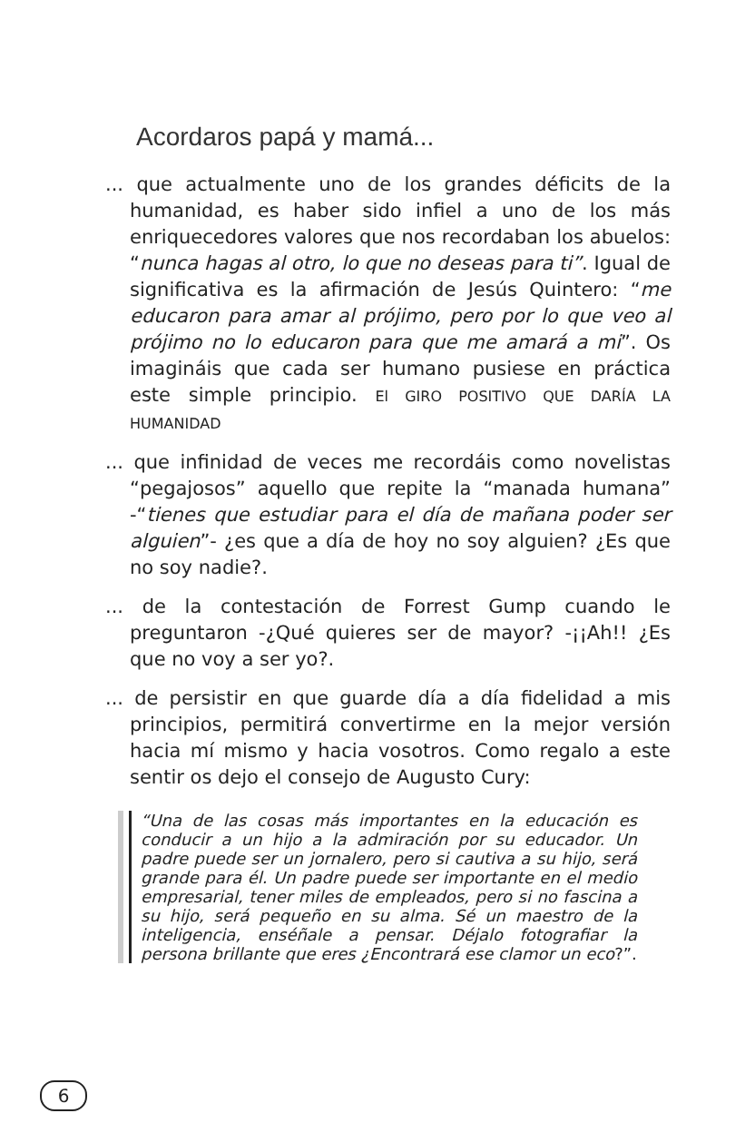Acordaros papá y mamá...
... que actualmente uno de los grandes déficits de la humanidad, es haber sido infiel a uno de los más enriquecedores valores que nos recordaban los abuelos: “nunca hagas al otro, lo que no deseas para ti”. Igual de significativa es la afirmación de Jesús Quintero: “me educaron para amar al prójimo, pero por lo que veo al prójimo no lo educaron para que me amará a mi”. Os imagináis que cada ser humano pusiese en práctica este simple principio. El GIRO POSITIVO QUE DARÍA LA HUMANIDAD
... que infinidad de veces me recordáis como novelistas “pegajosos” aquello que repite la “manada humana” -“tienes que estudiar para el día de mañana poder ser alguien”- ¿es que a día de hoy no soy alguien? ¿Es que no soy nadie?.
... de la contestación de Forrest Gump cuando le preguntaron -¿Qué quieres ser de mayor? -¡¡Ah!! ¿Es que no voy a ser yo?.
... de persistir en que guarde día a día fidelidad a mis principios, permitirá convertirme en la mejor versión hacia mí mismo y hacia vosotros. Como regalo a este sentir os dejo el consejo de Augusto Cury:
“Una de las cosas más importantes en la educación es conducir a un hijo a la admiración por su educador. Un padre puede ser un jornalero, pero si cautiva a su hijo, será grande para él. Un padre puede ser importante en el medio empresarial, tener miles de empleados, pero si no fascina a su hijo, será pequeño en su alma. Sé un maestro de la inteligencia, enséñale a pensar. Déjalo fotografiar la persona brillante que eres ¿Encontrará ese clamor un eco?”.
6